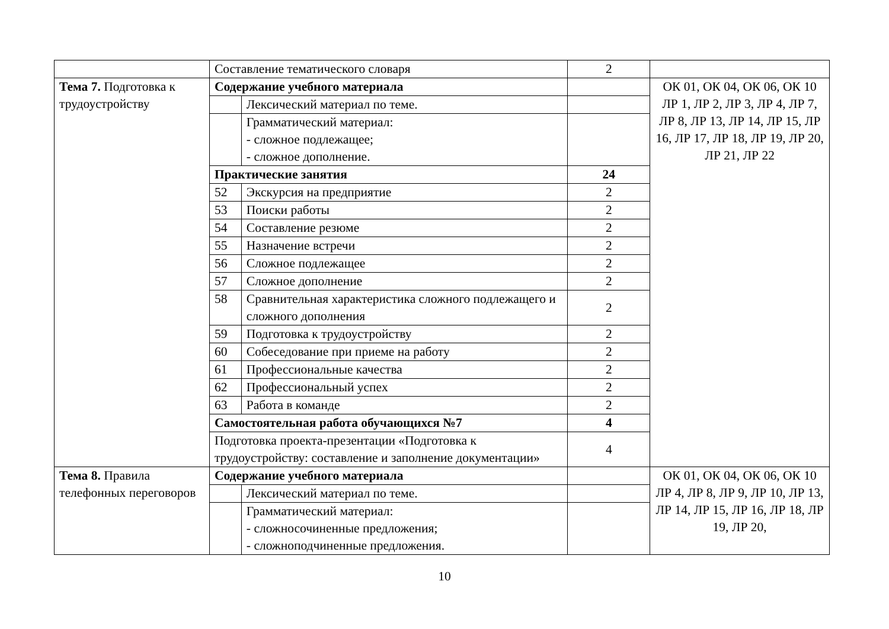| | Составление тематического словаря | | 2 | |
| Тема 7. Подготовка к трудоустройству | Содержание учебного материала | | | ОК 01, ОК 04, ОК 06, ОК 10 ЛР 1, ЛР 2, ЛР 3, ЛР 4, ЛР 7, ЛР 8, ЛР 13, ЛР 14, ЛР 15, ЛР 16, ЛР 17, ЛР 18, ЛР 19, ЛР 20, ЛР 21, ЛР 22 |
| | | Лексический материал по теме. | | |
| | | Грамматический материал: - сложное подлежащее; - сложное дополнение. | | |
| | Практические занятия | | 24 | |
| | 52 | Экскурсия на предприятие | 2 | |
| | 53 | Поиски работы | 2 | |
| | 54 | Составление резюме | 2 | |
| | 55 | Назначение встречи | 2 | |
| | 56 | Сложное подлежащее | 2 | |
| | 57 | Сложное дополнение | 2 | |
| | 58 | Сравнительная характеристика сложного подлежащего и сложного дополнения | 2 | |
| | 59 | Подготовка к трудоустройству | 2 | |
| | 60 | Собеседование при приеме на работу | 2 | |
| | 61 | Профессиональные качества | 2 | |
| | 62 | Профессиональный успех | 2 | |
| | 63 | Работа в команде | 2 | |
| | Самостоятельная работа обучающихся №7 | | 4 | |
| | Подготовка проекта-презентации «Подготовка к трудоустройству: составление и заполнение документации» | | 4 | |
| Тема 8. Правила телефонных переговоров | Содержание учебного материала | | | ОК 01, ОК 04, ОК 06, ОК 10 ЛР 4, ЛР 8, ЛР 9, ЛР 10, ЛР 13, ЛР 14, ЛР 15, ЛР 16, ЛР 18, ЛР 19, ЛР 20, |
| | | Лексический материал по теме. | | |
| | | Грамматический материал: - сложносочиненные предложения; - сложноподчиненные предложения. | | |
10